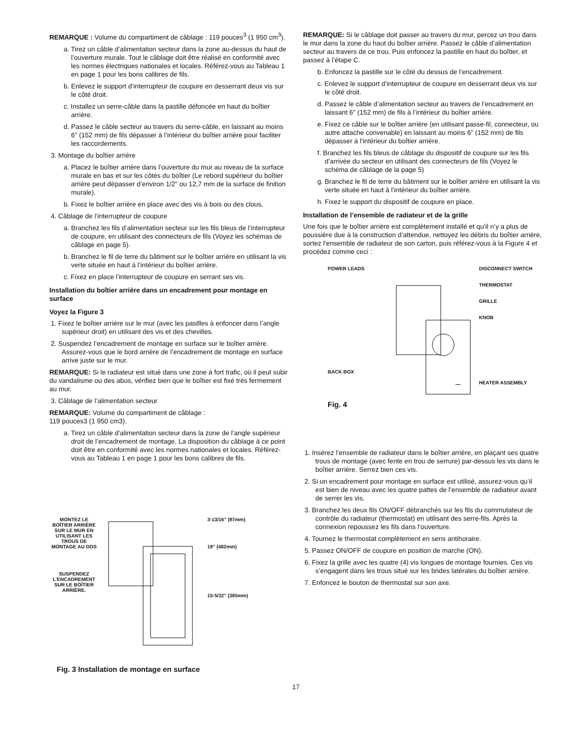REMARQUE : Volume du compartiment de câblage : 119 pouces<sup>3</sup> (1 950 cm<sup>3</sup>).
a. Tirez un câble d’alimentation secteur dans la zone au-dessus du haut de l’ouverture murale. Tout le câblage doit être réalisé en conformité avec les normes électriques nationales et locales. Référez-vous au Tableau 1 en page 1 pour les bons calibres de fils.
b. Enlevez le support d’interrupteur de coupure en desserrant deux vis sur le côté droit.
c. Installez un serre-câble dans la pastille défoncée en haut du boîtier arrière.
d. Passez le câble secteur au travers du serre-câble, en laissant au moins 6" (152 mm) de fils dépasser à l’intérieur du boîtier arrière pour faciliter les raccordements.
3. Montage du boîtier arrière
a. Placez le boîtier arrière dans l’ouverture du mur au niveau de la surface murale en bas et sur les côtés du boîtier (Le rebord supérieur du boîtier arrière peut dépasser d’environ 1/2" ou 12,7 mm de la surface de finition murale).
b. Fixez le boîtier arrière en place avec des vis à bois ou des clous.
4. Câblage de l’interrupteur de coupure
a. Branchez les fils d’alimentation secteur sur les fils bleus de l’interrupteur de coupure, en utilisant des connecteurs de fils (Voyez les schémas de câblage en page 5).
b. Branchez le fil de terre du bâtiment sur le boîtier arrière en utilisant la vis verte située en haut à l’intérieur du boîtier arrière.
c. Fixez en place l’interrupteur de coupure en serrant ses vis.
Installation du boîtier arrière dans un encadrement pour montage en surface
Voyez la Figure 3
1. Fixez le boîtier arrière sur le mur (avec les pastlles à enfoncer dans l’angle supérieur droit) en utilisant des vis et des chevilles.
2. Suspendez l’encadrement de montage en surface sur le boîtier arrière. Assurez-vous que le bord arrière de l’encadrement de montage en surface arrive juste sur le mur.
REMARQUE: Si le radiateur est situé dans une zone à fort trafic, où il peut subir du vandalisme ou des abus, vérifiez bien que le boîtier est fixé très fermement au mur.
3. Câblage de l’alimentation secteur
REMARQUE: Volume du compartiment de câblage :
119 pouces3 (1 950 cm3).
a. Tirez un câble d’alimentation secteur dans la zone de l’angle supérieur droit de l’encadrement de montage. La disposition du câblage à ce point doit être en conformité avec les normes nationales et locales. Référez-vous au Tableau 1 en page 1 pour les bons calibres de fils.
MONTEZ LE BOÎTIER ARRIÈRE SUR LE MUR EN UTILISANT LES TROUS DE MONTAGE AU DOS
SUSPENDEZ L’ENCADREMENT SUR LE BOÎTIER ARRIÈRE.
3-13/16" (97mm)
19" (482mm)
15-5/32" (385mm)
Fig. 3 Installation de montage en surface
REMARQUE: Si le câblage doit passer au travers du mur, percez un trou dans le mur dans la zone du haut du boîtier arrière. Passez le câble d’alimentation secteur au travers de ce trou. Puis enfoncez la pastille en haut du boîtier, et passez à l’étape C.
b. Enfoncez la pastille sur le côté du dessus de l’encadrement.
c. Enlevez le support d’interrupteur de coupure en desserrant deux vis sur le côté droit.
d. Passez le câble d’alimentation secteur au travers de l’encadrement en laissant 6" (152 mm) de fils à l’intérieur du boîtier arrière.
e. Fixez ce câble sur le boîtier arrière (en utilisant passe-fil, connecteur, ou autre attache convenable) en laissant au moins 6" (152 mm) de fils dépasser à l’intérieur du boîtier arrière.
f. Branchez les fils bleus de câblage du dispositif de coupure sur les fils d’arrivée du secteur en utilisant des connecteurs de fils (Voyez le schéma de câblage de la page 5)
g. Branchez le fil de terre du bâtiment sur le boîtier arrière en utilisant la vis verte située en haut à l’intérieur du boîtier arrière.
h. Fixez le support du dispositif de coupure en place.
Installation de l’ensemble de radiateur et de la grille
Une fois que le boîtier arrière est complètement installé et qu’il n’y a plus de poussière due à la construction d’attendue, nettoyez les débris du boîtier arrière, sortez l’ensemble de radiateur de son carton, puis référez-vous à la Figure 4 et procédez comme ceci :
POWER LEADS
BACK BOX
Fig. 4
DISCONNECT SWITCH
THERMOSTAT
GRILLE
KNOB
HEATER ASSEMBLY
1. Insérez l’ensemble de radiateur dans le boîtier arrière, en plaçant ses quatre trous de montage (avec fente en trou de serrure) par-dessus les vis dans le boîtier arrière. Serrez bien ces vis.
2. Si un encadrement pour montage en surface est utilisé, assurez-vous qu’il est bien de niveau avec les quatre pattes de l’ensemble de radiateur avant de serrer les vis.
3. Branchez les deux fils ON/OFF débranchés sur les fils du commutateur de contrôle du radiateur (thermostat) en utilisant des serre-fils. Après la connexion repoussez les fils dans l’ouverture.
4. Tournez le thermostat complètement en sens antihoraire.
5. Passez ON/OFF de coupure en position de marche (ON).
6. Fixez la grille avec les quatre (4) vis longues de montage fournies. Ces vis s’engagent dans les trous situé sur les brides latérales du boîtier arrière.
7. Enfoncez le bouton de thermostat sur son axe.
17